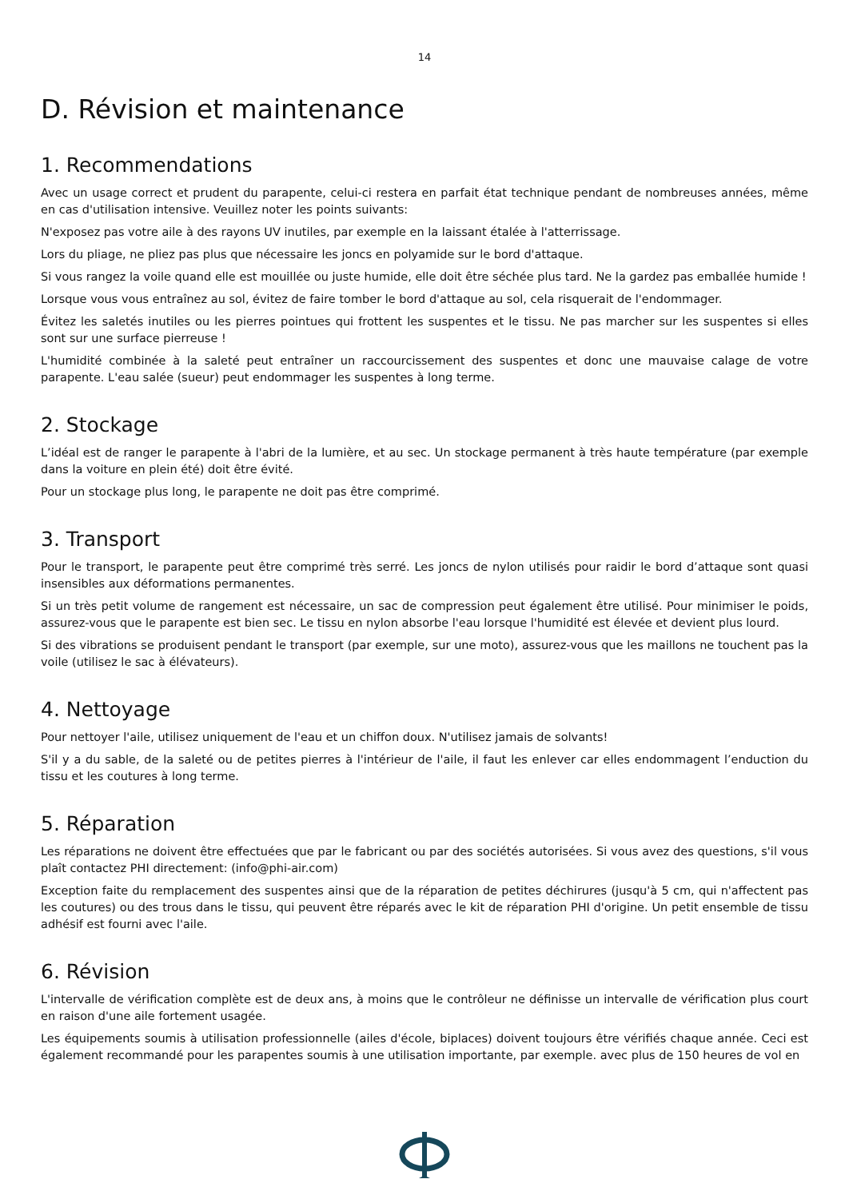14
D. Révision et maintenance
1. Recommendations
Avec un usage correct et prudent du parapente, celui-ci restera en parfait état technique pendant de nombreuses années, même en cas d'utilisation intensive. Veuillez noter les points suivants:
N'exposez pas votre aile à des rayons UV inutiles, par exemple en la laissant étalée à l'atterrissage.
Lors du pliage, ne pliez pas plus que nécessaire les joncs en polyamide sur le bord d'attaque.
Si vous rangez la voile quand elle est mouillée ou juste humide, elle doit être séchée plus tard. Ne la gardez pas emballée humide !
Lorsque vous vous entraînez au sol, évitez de faire tomber le bord d'attaque au sol, cela risquerait de l'endommager.
Évitez les saletés inutiles ou les pierres pointues qui frottent les suspentes et le tissu. Ne pas marcher sur les suspentes si elles sont sur une surface pierreuse !
L'humidité combinée à la saleté peut entraîner un raccourcissement des suspentes et donc une mauvaise calage de votre parapente. L'eau salée (sueur) peut endommager les suspentes à long terme.
2. Stockage
L’idéal est de ranger le parapente à l'abri de la lumière, et au sec. Un stockage permanent à très haute température (par exemple dans la voiture en plein été) doit être évité.
Pour un stockage plus long, le parapente ne doit pas être comprimé.
3. Transport
Pour le transport, le parapente peut être comprimé très serré. Les joncs de nylon utilisés pour raidir le bord d’attaque sont quasi insensibles aux déformations permanentes.
Si un très petit volume de rangement est nécessaire, un sac de compression peut également être utilisé. Pour minimiser le poids, assurez-vous que le parapente est bien sec. Le tissu en nylon absorbe l'eau lorsque l'humidité est élevée et devient plus lourd.
Si des vibrations se produisent pendant le transport (par exemple, sur une moto), assurez-vous que les maillons ne touchent pas la voile (utilisez le sac à élévateurs).
4. Nettoyage
Pour nettoyer l'aile, utilisez uniquement de l'eau et un chiffon doux. N'utilisez jamais de solvants!
S'il y a du sable, de la saleté ou de petites pierres à l'intérieur de l'aile, il faut les enlever car elles endommagent l’enduction du tissu et les coutures à long terme.
5. Réparation
Les réparations ne doivent être effectuées que par le fabricant ou par des sociétés autorisées. Si vous avez des questions, s'il vous plaît contactez PHI directement: (info@phi-air.com)
Exception faite du remplacement des suspentes ainsi que de la réparation de petites déchirures (jusqu'à 5 cm, qui n'affectent pas les coutures) ou des trous dans le tissu, qui peuvent être réparés avec le kit de réparation PHI d'origine. Un petit ensemble de tissu adhésif est fourni avec l'aile.
6. Révision
L'intervalle de vérification complète est de deux ans, à moins que le contrôleur ne définisse un intervalle de vérification plus court en raison d'une aile fortement usagée.
Les équipements soumis à utilisation professionnelle (ailes d'école, biplaces) doivent toujours être vérifiés chaque année. Ceci est également recommandé pour les parapentes soumis à une utilisation importante, par exemple. avec plus de 150 heures de vol en